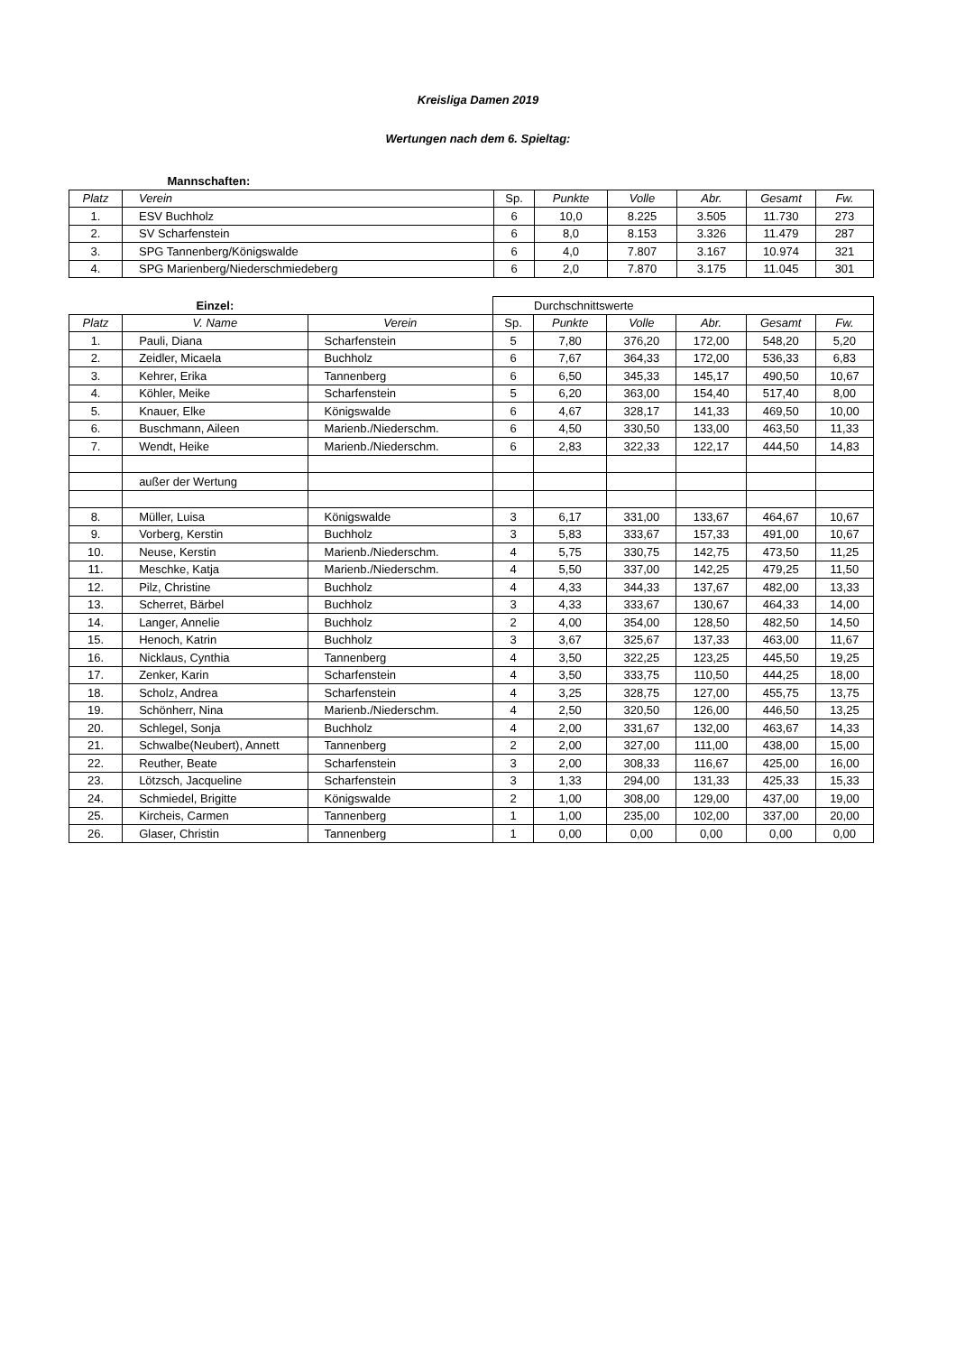Kreisliga Damen 2019
Wertungen nach dem 6. Spieltag:
| | Mannschaften: | | | | | | |
| Platz | Verein | Sp. | Punkte | Volle | Abr. | Gesamt | Fw. |
| 1. | ESV Buchholz | 6 | 10,0 | 8.225 | 3.505 | 11.730 | 273 |
| 2. | SV Scharfenstein | 6 | 8,0 | 8.153 | 3.326 | 11.479 | 287 |
| 3. | SPG Tannenberg/Königswalde | 6 | 4,0 | 7.807 | 3.167 | 10.974 | 321 |
| 4. | SPG Marienberg/Niederschmiedeberg | 6 | 2,0 | 7.870 | 3.175 | 11.045 | 301 |
| | Einzel: | | Durchschnittswerte | | | | | |
| Platz | V. Name | Verein | Sp. | Punkte | Volle | Abr. | Gesamt | Fw. |
| 1. | Pauli, Diana | Scharfenstein | 5 | 7,80 | 376,20 | 172,00 | 548,20 | 5,20 |
| 2. | Zeidler, Micaela | Buchholz | 6 | 7,67 | 364,33 | 172,00 | 536,33 | 6,83 |
| 3. | Kehrer, Erika | Tannenberg | 6 | 6,50 | 345,33 | 145,17 | 490,50 | 10,67 |
| 4. | Köhler, Meike | Scharfenstein | 5 | 6,20 | 363,00 | 154,40 | 517,40 | 8,00 |
| 5. | Knauer, Elke | Königswalde | 6 | 4,67 | 328,17 | 141,33 | 469,50 | 10,00 |
| 6. | Buschmann, Aileen | Marienb./Niederschm. | 6 | 4,50 | 330,50 | 133,00 | 463,50 | 11,33 |
| 7. | Wendt, Heike | Marienb./Niederschm. | 6 | 2,83 | 322,33 | 122,17 | 444,50 | 14,83 |
| | außer der Wertung | | | | | | | |
| 8. | Müller, Luisa | Königswalde | 3 | 6,17 | 331,00 | 133,67 | 464,67 | 10,67 |
| 9. | Vorberg, Kerstin | Buchholz | 3 | 5,83 | 333,67 | 157,33 | 491,00 | 10,67 |
| 10. | Neuse, Kerstin | Marienb./Niederschm. | 4 | 5,75 | 330,75 | 142,75 | 473,50 | 11,25 |
| 11. | Meschke, Katja | Marienb./Niederschm. | 4 | 5,50 | 337,00 | 142,25 | 479,25 | 11,50 |
| 12. | Pilz, Christine | Buchholz | 4 | 4,33 | 344,33 | 137,67 | 482,00 | 13,33 |
| 13. | Scherret, Bärbel | Buchholz | 3 | 4,33 | 333,67 | 130,67 | 464,33 | 14,00 |
| 14. | Langer, Annelie | Buchholz | 2 | 4,00 | 354,00 | 128,50 | 482,50 | 14,50 |
| 15. | Henoch, Katrin | Buchholz | 3 | 3,67 | 325,67 | 137,33 | 463,00 | 11,67 |
| 16. | Nicklaus, Cynthia | Tannenberg | 4 | 3,50 | 322,25 | 123,25 | 445,50 | 19,25 |
| 17. | Zenker, Karin | Scharfenstein | 4 | 3,50 | 333,75 | 110,50 | 444,25 | 18,00 |
| 18. | Scholz, Andrea | Scharfenstein | 4 | 3,25 | 328,75 | 127,00 | 455,75 | 13,75 |
| 19. | Schönherr, Nina | Marienb./Niederschm. | 4 | 2,50 | 320,50 | 126,00 | 446,50 | 13,25 |
| 20. | Schlegel, Sonja | Buchholz | 4 | 2,00 | 331,67 | 132,00 | 463,67 | 14,33 |
| 21. | Schwalbe(Neubert), Annett | Tannenberg | 2 | 2,00 | 327,00 | 111,00 | 438,00 | 15,00 |
| 22. | Reuther, Beate | Scharfenstein | 3 | 2,00 | 308,33 | 116,67 | 425,00 | 16,00 |
| 23. | Lötzsch, Jacqueline | Scharfenstein | 3 | 1,33 | 294,00 | 131,33 | 425,33 | 15,33 |
| 24. | Schmiedel, Brigitte | Königswalde | 2 | 1,00 | 308,00 | 129,00 | 437,00 | 19,00 |
| 25. | Kircheis, Carmen | Tannenberg | 1 | 1,00 | 235,00 | 102,00 | 337,00 | 20,00 |
| 26. | Glaser, Christin | Tannenberg | 1 | 0,00 | 0,00 | 0,00 | 0,00 | 0,00 |